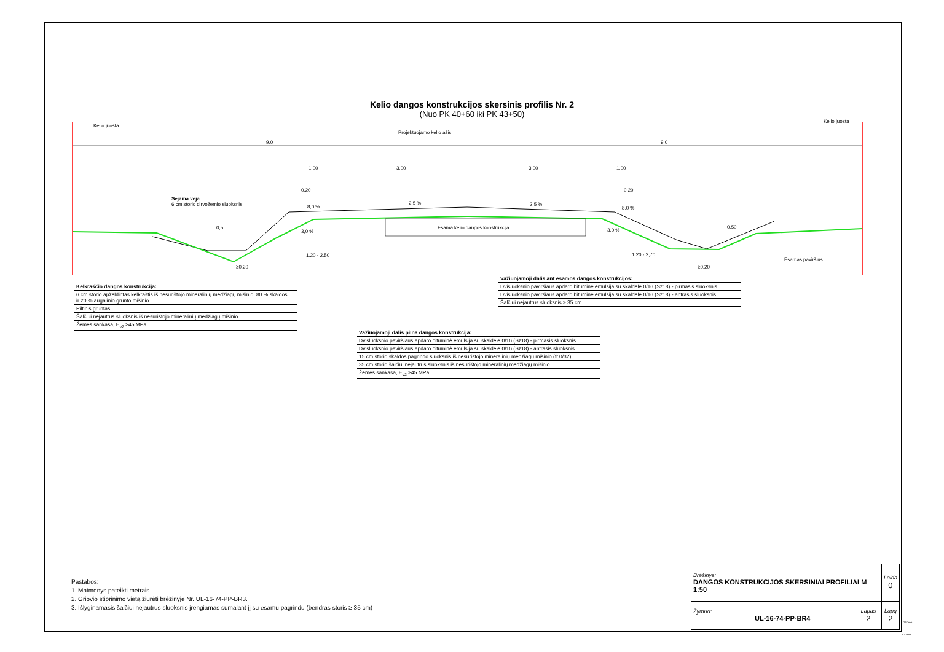Kelio dangos konstrukcijos skersinis profilis Nr. 2
(Nuo PK 40+60 iki PK 43+50)
Kelio juosta
Kelio juosta
Projektuojamo kelio ašis
9,0 9,0
1,00 3,00 3,00 1,00
0,20 0,20
8,0 %
2,5 % 2,5 %
8,0 %
Sėjama veja:
6 cm storio dirvožemio sluoksnis
0,5
3,0 %
Esama kelio dangos konstrukcija
3,0 %
0,50
1,20 - 2,50 1,20 - 2,70
Esamas paviršius
≥0,20 ≥0,20
| Kelkraščio dangos konstrukcija: |
| 6 cm storio apželdintas kelkraštis iš nesurištojo mineralinių medžiagų mišinio: 80 % skaldos ir 20 % augalinio grunto mišinio |
| Piltinis gruntas |
| Šalčiui nejautrus sluoksnis iš nesurištojo mineralinių medžiagų mišinio |
| Žemės sankasa, E<sub>v2</sub> ≥45 MPa |
| Važiuojamoji dalis ant esamos dangos konstrukcijos: |
| Dvisluoksnio paviršiaus apdaro bituminė emulsija su skaldele 0/16 (Sz18) - pirmasis sluoksnis |
| Dvisluoksnio paviršiaus apdaro bituminė emulsija su skaldele 0/16 (Sz18) - antrasis sluoksnis |
| Šalčiui nejautrus sluoksnis ≥ 35 cm |
| Važiuojamoji dalis pilna dangos konstrukcija: |
| Dvisluoksnio paviršiaus apdaro bituminė emulsija su skaldele 0/16 (Sz18) - pirmasis sluoksnis |
| Dvisluoksnio paviršiaus apdaro bituminė emulsija su skaldele 0/16 (Sz18) - antrasis sluoksnis |
| 15 cm storio skaldos pagrindo sluoksnis iš nesurištojo mineralinių medžiagų mišinio (fr.0/32) |
| 35 cm storio šalčiui nejautrus sluoksnis iš nesurištojo mineralinių medžiagų mišinio |
| Žemės sankasa, E<sub>v2</sub> ≥45 MPa |
Pastabos:
1. Matmenys pateikti metrais.
2. Griovio stiprinimo vietą žiūrėti brėžinyje Nr. UL-16-74-PP-BR3.
3. Išlyginamasis šalčiui nejautrus sluoksnis įrengiamas sumalant jį su esamu pagrindu (bendras storis ≥ 35 cm)
| Brėžinys: DANGOS KONSTRUKCIJOS SKERSINIAI PROFILIAI M 1:50 | | Laida 0 |
| Žymuo: UL-16-74-PP-BR4 | Lapas 2 | Lapų 2 |
420 mm
297 mm